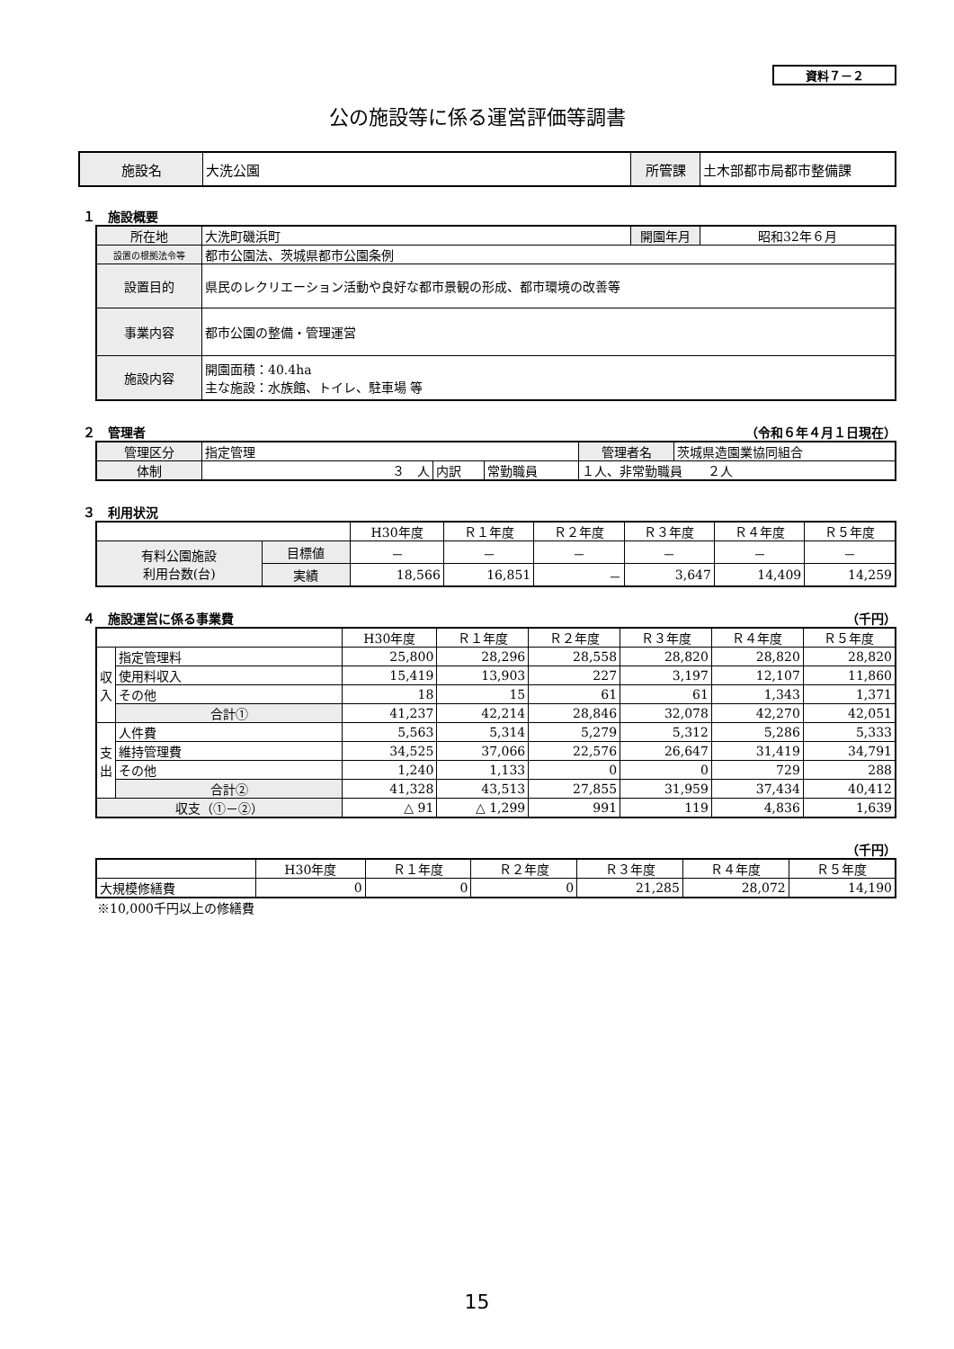資料７－２
公の施設等に係る運営評価等調書
| 施設名 | 大洗公園 | 所管課 | 土木部都市局都市整備課 |
１　施設概要
| 所在地 | 大洗町磯浜町 | 開園年月 | 昭和32年６月 |
| 設置の根拠法令等 | 都市公園法、茨城県都市公園条例 | | |
| 設置目的 | 県民のレクリエーション活動や良好な都市景観の形成、都市環境の改善等 | | |
| 事業内容 | 都市公園の整備・管理運営 | | |
| 施設内容 | 開園面積：40.4ha 主な施設：水族館、トイレ、駐車場 等 | | |
２　管理者 （令和６年４月１日現在）
| 管理区分 | 指定管理 | | | 管理者名 | 茨城県造園業協同組合 |
| 体制 | ３ 人 | 内訳 | 常勤職員 | １人、非常勤職員 ２人 | |
３　利用状況
| | | H30年度 | Ｒ１年度 | Ｒ２年度 | Ｒ３年度 | Ｒ４年度 | Ｒ５年度 |
| 有料公園施設 利用台数(台) | 目標値 | － | － | － | － | － | － |
| | 実績 | 18,566 | 16,851 | － | 3,647 | 14,409 | 14,259 |
４　施設運営に係る事業費 （千円）
| | | H30年度 | Ｒ１年度 | Ｒ２年度 | Ｒ３年度 | Ｒ４年度 | Ｒ５年度 |
| 収 入 | 指定管理料 | 25,800 | 28,296 | 28,558 | 28,820 | 28,820 | 28,820 |
| | 使用料収入 | 15,419 | 13,903 | 227 | 3,197 | 12,107 | 11,860 |
| | その他 | 18 | 15 | 61 | 61 | 1,343 | 1,371 |
| | 合計① | 41,237 | 42,214 | 28,846 | 32,078 | 42,270 | 42,051 |
| 支 出 | 人件費 | 5,563 | 5,314 | 5,279 | 5,312 | 5,286 | 5,333 |
| | 維持管理費 | 34,525 | 37,066 | 22,576 | 26,647 | 31,419 | 34,791 |
| | その他 | 1,240 | 1,133 | 0 | 0 | 729 | 288 |
| | 合計② | 41,328 | 43,513 | 27,855 | 31,959 | 37,434 | 40,412 |
| 収支（①－②） | | △ 91 | △ 1,299 | 991 | 119 | 4,836 | 1,639 |
（千円）
| | H30年度 | Ｒ１年度 | Ｒ２年度 | Ｒ３年度 | Ｒ４年度 | Ｒ５年度 |
| 大規模修繕費 | 0 | 0 | 0 | 21,285 | 28,072 | 14,190 |
※10,000千円以上の修繕費
15